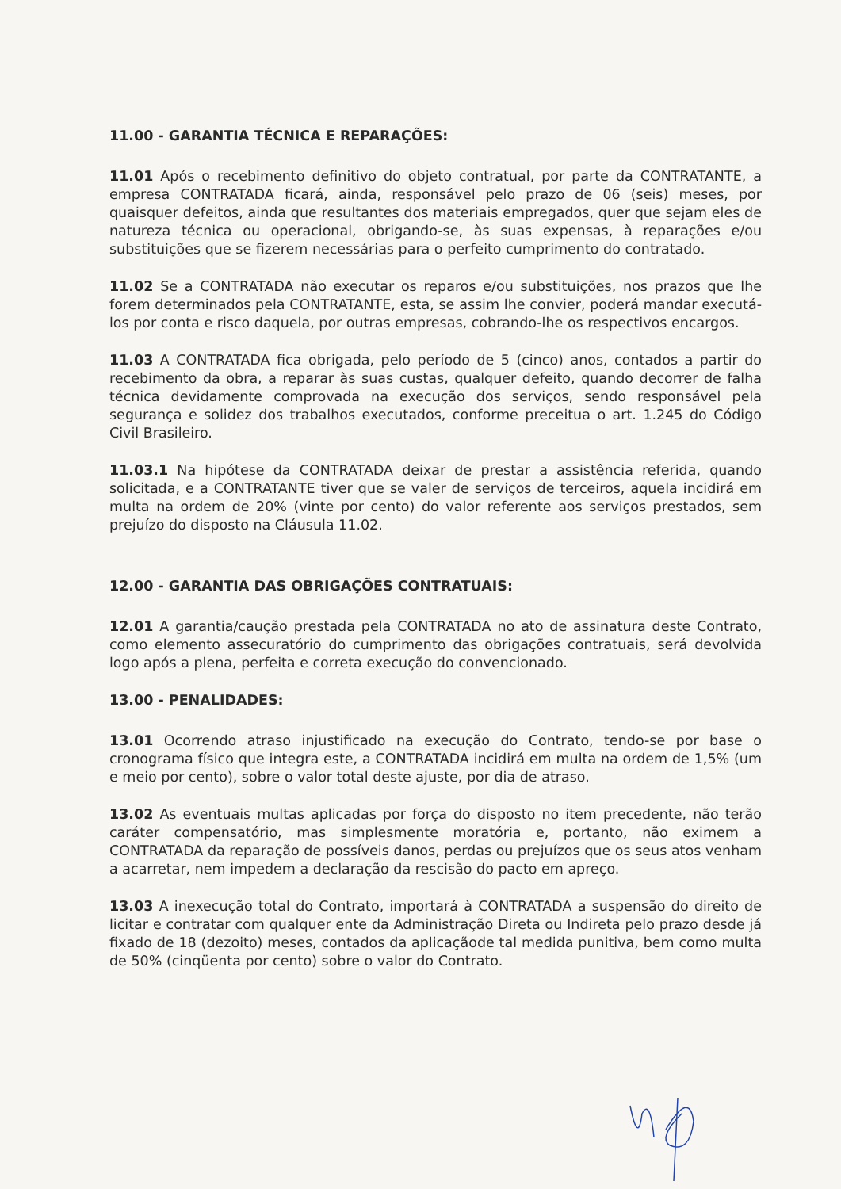11.00 - GARANTIA TÉCNICA E REPARAÇÕES:
11.01 Após o recebimento definitivo do objeto contratual, por parte da CONTRATANTE, a empresa CONTRATADA ficará, ainda, responsável pelo prazo de 06 (seis) meses, por quaisquer defeitos, ainda que resultantes dos materiais empregados, quer que sejam eles de natureza técnica ou operacional, obrigando-se, às suas expensas, à reparações e/ou substituições que se fizerem necessárias para o perfeito cumprimento do contratado.
11.02 Se a CONTRATADA não executar os reparos e/ou substituições, nos prazos que lhe forem determinados pela CONTRATANTE, esta, se assim lhe convier, poderá mandar executá-los por conta e risco daquela, por outras empresas, cobrando-lhe os respectivos encargos.
11.03 A CONTRATADA fica obrigada, pelo período de 5 (cinco) anos, contados a partir do recebimento da obra, a reparar às suas custas, qualquer defeito, quando decorrer de falha técnica devidamente comprovada na execução dos serviços, sendo responsável pela segurança e solidez dos trabalhos executados, conforme preceitua o art. 1.245 do Código Civil Brasileiro.
11.03.1 Na hipótese da CONTRATADA deixar de prestar a assistência referida, quando solicitada, e a CONTRATANTE tiver que se valer de serviços de terceiros, aquela incidirá em multa na ordem de 20% (vinte por cento) do valor referente aos serviços prestados, sem prejuízo do disposto na Cláusula 11.02.
12.00 - GARANTIA DAS OBRIGAÇÕES CONTRATUAIS:
12.01 A garantia/caução prestada pela CONTRATADA no ato de assinatura deste Contrato, como elemento assecuratório do cumprimento das obrigações contratuais, será devolvida logo após a plena, perfeita e correta execução do convencionado.
13.00 - PENALIDADES:
13.01 Ocorrendo atraso injustificado na execução do Contrato, tendo-se por base o cronograma físico que integra este, a CONTRATADA incidirá em multa na ordem de 1,5% (um e meio por cento), sobre o valor total deste ajuste, por dia de atraso.
13.02 As eventuais multas aplicadas por força do disposto no item precedente, não terão caráter compensatório, mas simplesmente moratória e, portanto, não eximem a CONTRATADA da reparação de possíveis danos, perdas ou prejuízos que os seus atos venham a acarretar, nem impedem a declaração da rescisão do pacto em apreço.
13.03 A inexecução total do Contrato, importará à CONTRATADA a suspensão do direito de licitar e contratar com qualquer ente da Administração Direta ou Indireta pelo prazo desde já fixado de 18 (dezoito) meses, contados da aplicaçãode tal medida punitiva, bem como multa de 50% (cinqüenta por cento) sobre o valor do Contrato.